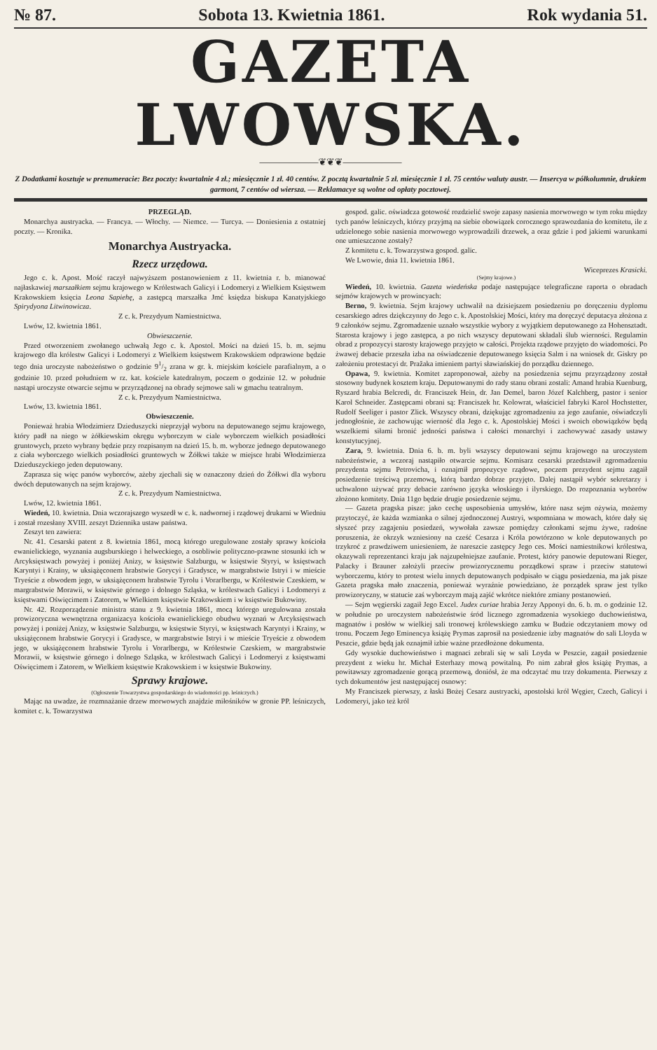№ 87. Sobota 13. Kwietnia 1861. Rok wydania 51.
GAZETA LWOWSKA.
——————❦❦❦——————
Z Dodatkami kosztuje w prenumeracie: Bez poczty: kwartalnie 4 zł.; miesięcznie 1 zł. 40 centów. Z pocztą kwartalnie 5 zł. miesięcznie 1 zł. 75 centów waluty austr. — Insercya w półkolumnie, drukiem garmont, 7 centów od wiersza. — Reklamacye są wolne od opłaty pocztowej.
PRZEGLĄD.
Monarchya austryacka. — Francya. — Włochy. — Niemce. — Turcya. — Doniesienia z ostatniej poczty. — Kronika.
Monarchya Austryacka.
Rzecz urzędowa.
Jego c. k. Apost. Mość raczył najwyższem postanowieniem z 11. kwietnia r. b. mianować najłaskawiej marszałkiem sejmu krajowego w Królestwach Galicyi i Lodomeryi z Wielkiem Księstwem Krakowskiem księcia Leona Sapiehę, a zastępcą marszałka Jmć księdza biskupa Kanatyjskiego Spirydyona Litwinowicza.
Z c. k. Prezydyum Namiestnictwa.
Lwów, 12. kwietnia 1861.
Obwieszczenie.
Przed otworzeniem zwołanego uchwałą Jego c. k. Apostol. Mości na dzień 15. b. m. sejmu krajowego dla królestw Galicyi i Lodomeryi z Wielkiem księstwem Krakowskiem odprawione będzie tego dnia uroczyste nabożeństwo o godzinie 91/2 zrana w gr. k. miejskim kościele parafialnym, a o godzinie 10. przed południem w rz. kat. kościele katedralnym, poczem o godzinie 12. w południe nastąpi uroczyste otwarcie sejmu w przyrządzonej na obrady sejmowe sali w gmachu teatralnym.
Z c. k. Prezydyum Namiestnictwa.
Lwów, 13. kwietnia 1861.
Obwieszczenie.
Ponieważ hrabia Włodzimierz Dzieduszycki nieprzyjął wyboru na deputowanego sejmu krajowego, który padł na niego w żółkiewskim okręgu wyborczym w ciale wyborczem wielkich posiadłości gruntowych, przeto wybrany będzie przy rozpisanym na dzień 15. b. m. wyborze jednego deputowanego z ciała wyborczego wielkich posiadłości gruntowych w Żółkwi także w miejsce hrabi Włodzimierza Dzieduszyckiego jeden deputowany.
Zaprasza się więc panów wyborców, ażeby zjechali się w oznaczony dzień do Żółkwi dla wyboru dwóch deputowanych na sejm krajowy.
Z c. k. Prezydyum Namiestnictwa.
Lwów, 12. kwietnia 1861.
Wiedeń, 10. kwietnia. Dnia wczorajszego wyszedł w c. k. nadwornej i rządowej drukarni w Wiedniu i został rozesłany XVIII. zeszyt Dziennika ustaw państwa.
Zeszyt ten zawiera:
Nr. 41. Cesarski patent z 8. kwietnia 1861, mocą którego uregulowane zostały sprawy kościoła ewanielickiego, wyznania augsburskiego i helweckiego, a osobliwie polityczno-prawne stosunki ich w Arcyksięstwach powyżej i poniżej Anizy, w księstwie Salzburgu, w księstwie Styryi, w księstwach Karyntyi i Krainy, w uksiążęconem hrabstwie Gorycyi i Gradysce, w margrabstwie Istryi i w mieście Tryeście z obwodem jego, w uksiążęconem hrabstwie Tyrolu i Vorarlbergu, w Królestwie Czeskiem, w margrabstwie Morawii, w księstwie górnego i dolnego Szląska, w królestwach Galicyi i Lodomeryi z księstwami Oświęcimem i Zatorem, w Wielkiem księstwie Krakowskiem i w księstwie Bukowiny.
Nr. 42. Rozporządzenie ministra stanu z 9. kwietnia 1861, mocą którego uregulowana została prowizoryczna wewnętrzna organizacya kościoła ewanielickiego obudwu wyznań w Arcyksięstwach powyżej i poniżej Anizy, w księstwie Salzburgu, w księstwie Styryi, w księstwach Karyntyi i Krainy, w uksiążęconem hrabstwie Gorycyi i Gradysce, w margrabstwie Istryi i w mieście Tryeście z obwodem jego, w uksiążęconem hrabstwie Tyrolu i Vorarlbergu, w Królestwie Czeskiem, w margrabstwie Morawii, w księstwie górnego i dolnego Szląska, w królestwach Galicyi i Lodomeryi z księstwami Oświęcimem i Zatorem, w Wielkiem księstwie Krakowskiem i w księstwie Bukowiny.
Sprawy krajowe.
(Ogłoszenie Towarzystwa gospodarskiego do wiadomości pp. leśniczych.)
Mając na uwadze, że rozmnażanie drzew morwowych znajdzie miłośników w gronie PP. leśniczych, komitet c. k. Towarzystwa
gospod. galic. oświadcza gotowość rozdzielić swoje zapasy nasienia morwowego w tym roku między tych panów leśniczych, którzy przyjmą na siebie obowiązek corocznego sprawozdania do komitetu, ile z udzielonego sobie nasienia morwowego wyprowadzili drzewek, a oraz gdzie i pod jakiemi warunkami one umieszczone zostały?
Z komitetu c. k. Towarzystwa gospod. galic.
We Lwowie, dnia 11. kwietnia 1861.
Wiceprezes Krasicki.
(Sejmy krajowe.)
Wiedeń, 10. kwietnia. Gazeta wiedeńska podaje następujące telegraficzne raporta o obradach sejmów krajowych w prowincyach:
Berno, 9. kwietnia. Sejm krajowy uchwalił na dzisiejszem posiedzeniu po doręczeniu dyplomu cesarskiego adres dziękczynny do Jego c. k. Apostolskiej Mości, który ma doręczyć deputacya złożona z 9 członków sejmu. Zgromadzenie uznało wszystkie wybory z wyjątkiem deputowanego za Hohensztadt. Starosta krajowy i jego zastępca, a po nich wszyscy deputowani składali ślub wierności. Regulamin obrad z propozycyi starosty krajowego przyjęto w całości. Projekta rządowe przyjęto do wiadomości. Po żwawej debacie przeszła izba na oświadczenie deputowanego księcia Salm i na wniosek dr. Giskry po założeniu protestacyi dr. Pražaka imieniem partyi sławiańskiej do porządku dziennego.
Opawa, 9. kwietnia. Komitet zaproponował, ażeby na posiedzenia sejmu przyrządzony został stosowny budynek kosztem kraju. Deputowanymi do rady stanu obrani zostali: Amand hrabia Kuenburg, Ryszard hrabia Belcredi, dr. Franciszek Hein, dr. Jan Demel, baron Józef Kalchberg, pastor i senior Karol Schneider. Zastępcami obrani są: Franciszek hr. Kolowrat, właściciel fabryki Karol Hochstetter, Rudolf Seeliger i pastor Zlick. Wszyscy obrani, dziękując zgromadzeniu za jego zaufanie, oświadczyli jednogłośnie, że zachowując wierność dla Jego c. k. Apostolskiej Mości i swoich obowiązków będą wszelkiemi siłami bronić jedności państwa i całości monarchyi i zachowywać zasady ustawy konstytucyjnej.
Zara, 9. kwietnia. Dnia 6. b. m. byli wszyscy deputowani sejmu krajowego na uroczystem nabożeństwie, a wczoraj nastąpiło otwarcie sejmu. Komisarz cesarski przedstawił zgromadzeniu prezydenta sejmu Petrovicha, i oznajmił propozycye rządowe, poczem prezydent sejmu zagaił posiedzenie treściwą przemową, którą bardzo dobrze przyjęto. Dalej nastąpił wybór sekretarzy i uchwalono używać przy debacie zarówno języka włoskiego i ilyrskiego. Do rozpoznania wyborów złożono komitety. Dnia 11go będzie drugie posiedzenie sejmu.
— Gazeta pragska pisze: jako cechę usposobienia umysłów, które nasz sejm ożywia, możemy przytoczyć, że każda wzmianka o silnej zjednoczonej Austryi, wspomniana w mowach, które dały się słyszeć przy zagajeniu posiedzeń, wywołała zawsze pomiędzy członkami sejmu żywe, radośne poruszenia, że okrzyk wzniesiony na cześć Cesarza i Króla powtórzono w kole deputowanych po trzykroć z prawdziwem uniesieniem, że nareszcie zastępcy Jego ces. Mości namiestnikowi królestwa, okazywali reprezentanci kraju jak najzupełniejsze zaufanie. Protest, który panowie deputowani Rieger, Palacky i Brauner założyli przeciw prowizorycznemu porządkowi spraw i przeciw statutowi wyborczemu, który to protest wielu innych deputowanych podpisało w ciągu posiedzenia, ma jak pisze Gazeta pragska mało znaczenia, ponieważ wyraźnie powiedziano, że porządek spraw jest tylko prowizoryczny, w statucie zaś wyborczym mają zajść wkrótce niektóre zmiany postanowień.
— Sejm węgierski zagaił Jego Excel. Judex curiae hrabia Jerzy Apponyi dn. 6. b. m. o godzinie 12. w południe po uroczystem nabożeństwie śród licznego zgromadzenia wysokiego duchowieństwa, magnatów i posłów w wielkiej sali tronowej królewskiego zamku w Budzie odczytaniem mowy od tronu. Poczem Jego Eminencya książę Prymas zaprosił na posiedzenie izby magnatów do sali Lloyda w Peszcie, gdzie będą jak oznajmił izbie ważne przedłożone dokumenta.
Gdy wysokie duchowieństwo i magnaci zebrali się w sali Loyda w Peszcie, zagaił posiedzenie prezydent z wieku hr. Michał Esterhazy mową powitalną. Po nim zabrał głos książę Prymas, a powitawszy zgromadzenie gorącą przemową, doniósł, że ma odczytać mu trzy dokumenta. Pierwszy z tych dokumentów jest następującej osnowy:
My Franciszek pierwszy, z łaski Bożej Cesarz austryacki, apostolski król Węgier, Czech, Galicyi i Lodomeryi, jako też król